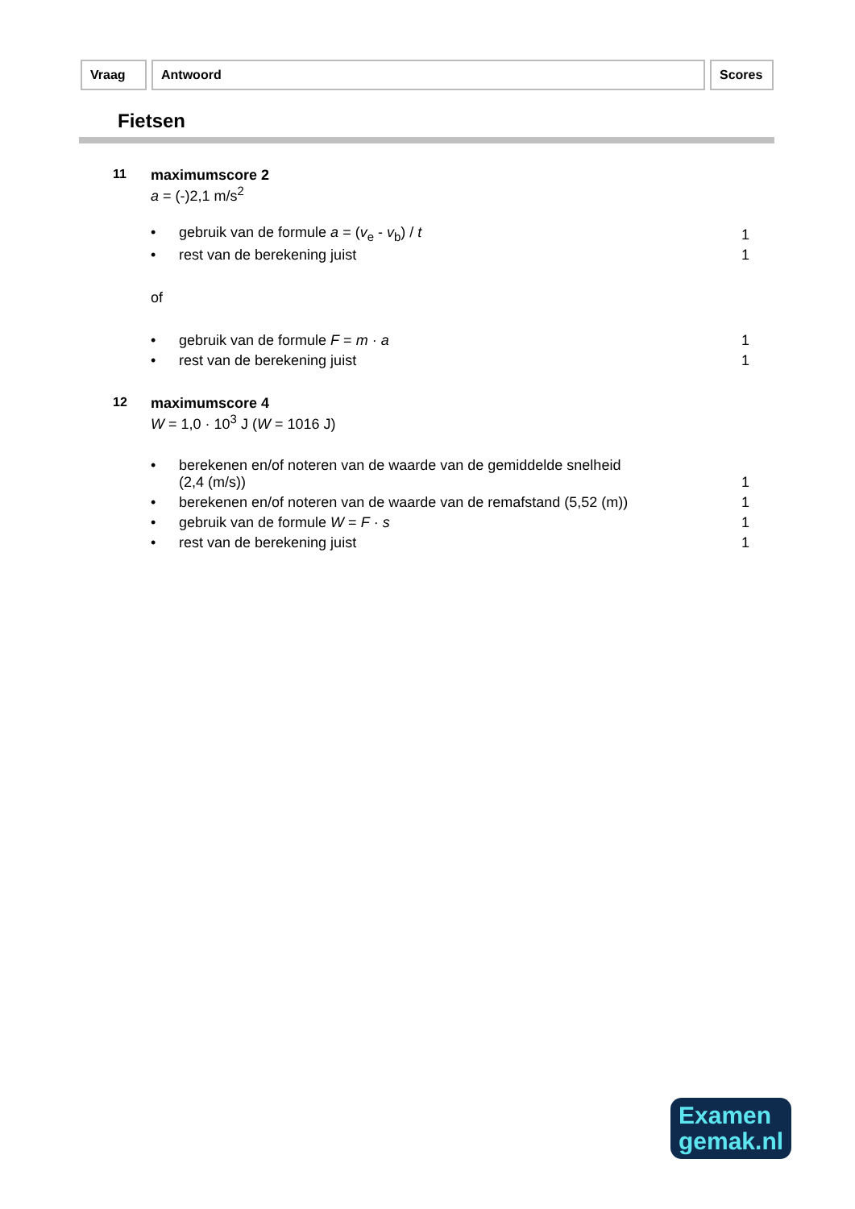Vraag Antwoord Scores
Fietsen
| 11 | maximumscore 2 a = (-)2,1 m/s<sup>2</sup> | | |
| | • | gebruik van de formule a = ( v<sub>e</sub> - v<sub>b</sub>) / t | 1 |
| | • | rest van de berekening juist | 1 |
| | of | | |
| | • | gebruik van de formule F = m · a | 1 |
| | • | rest van de berekening juist | 1 |
| 12 | maximumscore 4 W = 1,0 · 10<sup>3</sup> J ( W = 1016 J) | | |
| | • | berekenen en/of noteren van de waarde van de gemiddelde snelheid (2,4 (m/s)) | 1 |
| | • | berekenen en/of noteren van de waarde van de remafstand (5,52 (m)) | 1 |
| | • | gebruik van de formule W = F · s | 1 |
| | • | rest van de berekening juist | 1 |
Examen
gemak.nl